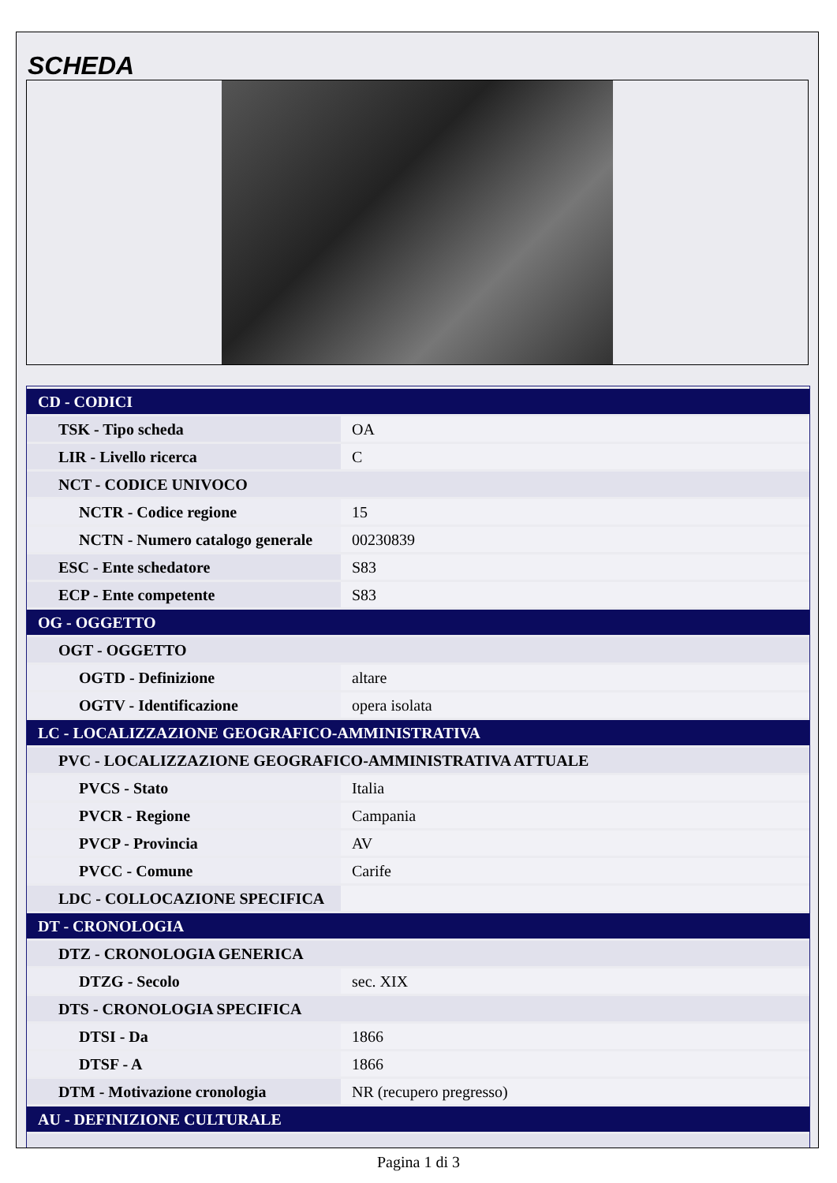SCHEDA
| CD - CODICI | |
| TSK - Tipo scheda | OA |
| LIR - Livello ricerca | C |
| NCT - CODICE UNIVOCO | |
| NCTR - Codice regione | 15 |
| NCTN - Numero catalogo generale | 00230839 |
| ESC - Ente schedatore | S83 |
| ECP - Ente competente | S83 |
| OG - OGGETTO | |
| OGT - OGGETTO | |
| OGTD - Definizione | altare |
| OGTV - Identificazione | opera isolata |
| LC - LOCALIZZAZIONE GEOGRAFICO-AMMINISTRATIVA | |
| PVC - LOCALIZZAZIONE GEOGRAFICO-AMMINISTRATIVA ATTUALE | |
| PVCS - Stato | Italia |
| PVCR - Regione | Campania |
| PVCP - Provincia | AV |
| PVCC - Comune | Carife |
| LDC - COLLOCAZIONE SPECIFICA | |
| DT - CRONOLOGIA | |
| DTZ - CRONOLOGIA GENERICA | |
| DTZG - Secolo | sec. XIX |
| DTS - CRONOLOGIA SPECIFICA | |
| DTSI - Da | 1866 |
| DTSF - A | 1866 |
| DTM - Motivazione cronologia | NR (recupero pregresso) |
| AU - DEFINIZIONE CULTURALE | |
Pagina 1 di 3